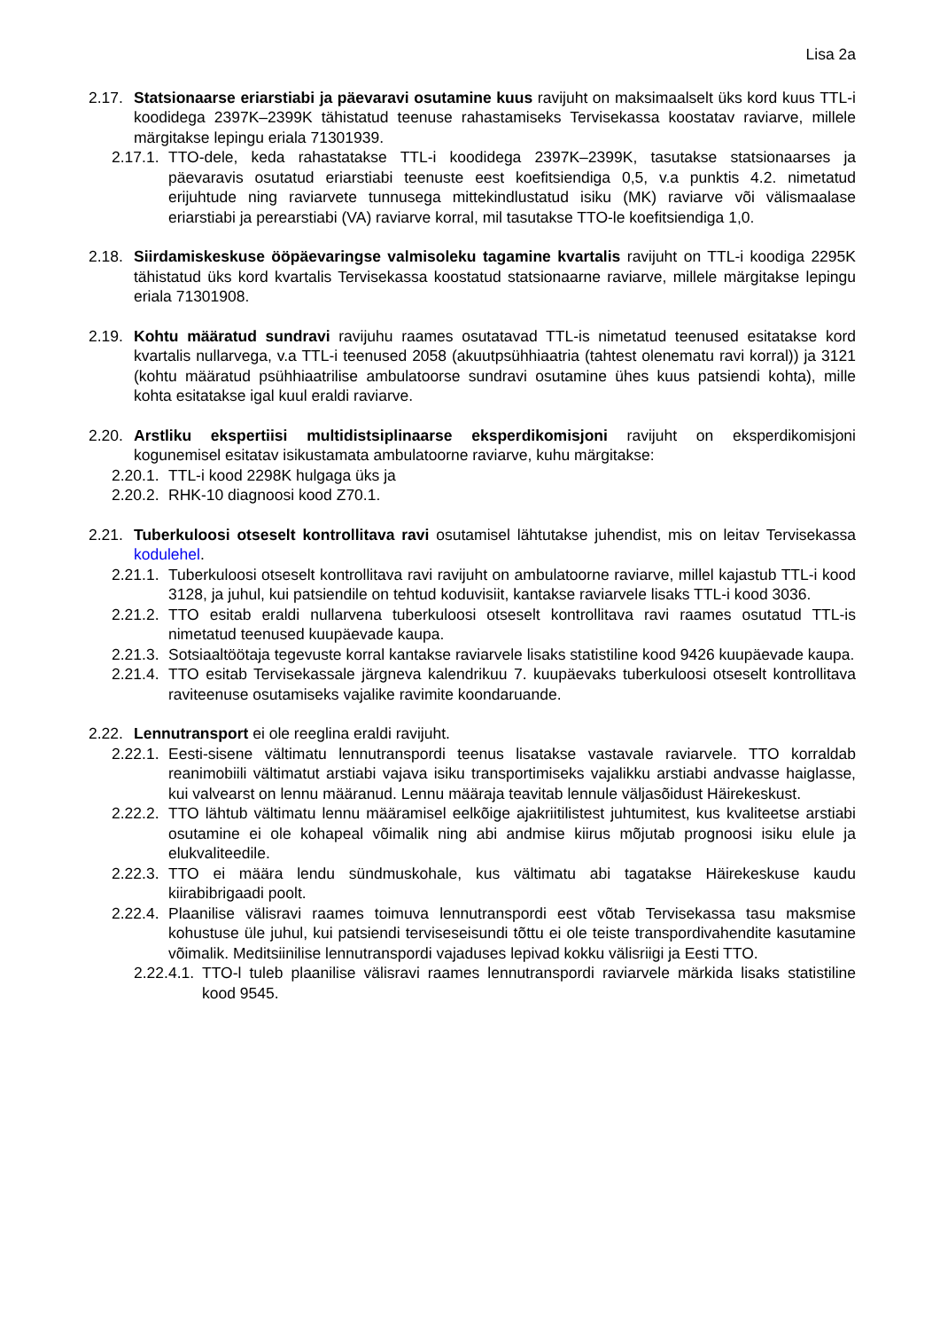Lisa 2a
2.17. Statsionaarse eriarstiabi ja päevaravi osutamine kuus ravijuht on maksimaalselt üks kord kuus TTL-i koodidega 2397K–2399K tähistatud teenuse rahastamiseks Tervisekassa koostatav raviarve, millele märgitakse lepingu eriala 71301939.
2.17.1. TTO-dele, keda rahastatakse TTL-i koodidega 2397K–2399K, tasutakse statsionaarses ja päevaravis osutatud eriarstiabi teenuste eest koefitsiendiga 0,5, v.a punktis 4.2. nimetatud erijuhtude ning raviarvete tunnusega mittekindlustatud isiku (MK) raviarve või välismaalase eriarstiabi ja perearstiabi (VA) raviarve korral, mil tasutakse TTO-le koefitsiendiga 1,0.
2.18. Siirdamiskeskuse ööpäevaringse valmisoleku tagamine kvartalis ravijuht on TTL-i koodiga 2295K tähistatud üks kord kvartalis Tervisekassa koostatud statsionaarne raviarve, millele märgitakse lepingu eriala 71301908.
2.19. Kohtu määratud sundravi ravijuhu raames osutatavad TTL-is nimetatud teenused esitatakse kord kvartalis nullarvega, v.a TTL-i teenused 2058 (akuutpsühhiaatria (tahtest olenematu ravi korral)) ja 3121 (kohtu määratud psühhiaatrilise ambulatoorse sundravi osutamine ühes kuus patsiendi kohta), mille kohta esitatakse igal kuul eraldi raviarve.
2.20. Arstliku ekspertiisi multidistsiplinaarse eksperdikomisjoni ravijuht on eksperdikomisjoni kogunemisel esitatav isikustamata ambulatoorne raviarve, kuhu märgitakse:
2.20.1. TTL-i kood 2298K hulgaga üks ja
2.20.2. RHK-10 diagnoosi kood Z70.1.
2.21. Tuberkuloosi otseselt kontrollitava ravi osutamisel lähtutakse juhendist, mis on leitav Tervisekassa kodulehel.
2.21.1. Tuberkuloosi otseselt kontrollitava ravi ravijuht on ambulatoorne raviarve, millel kajastub TTL-i kood 3128, ja juhul, kui patsiendile on tehtud koduvisiit, kantakse raviarvele lisaks TTL-i kood 3036.
2.21.2. TTO esitab eraldi nullarvena tuberkuloosi otseselt kontrollitava ravi raames osutatud TTL-is nimetatud teenused kuupäevade kaupa.
2.21.3. Sotsiaaltöötaja tegevuste korral kantakse raviarvele lisaks statistiline kood 9426 kuupäevade kaupa.
2.21.4. TTO esitab Tervisekassale järgneva kalendrikuu 7. kuupäevaks tuberkuloosi otseselt kontrollitava raviteenuse osutamiseks vajalike ravimite koondaruande.
2.22. Lennutransport ei ole reeglina eraldi ravijuht.
2.22.1. Eesti-sisene vältimatu lennutranspordi teenus lisatakse vastavale raviarvele. TTO korraldab reanimobiili vältimatut arstiabi vajava isiku transportimiseks vajalikku arstiabi andvasse haiglasse, kui valvearst on lennu määranud. Lennu määraja teavitab lennule väljasõidust Häirekeskust.
2.22.2. TTO lähtub vältimatu lennu määramisel eelkõige ajakriitilistest juhtumitest, kus kvaliteetse arstiabi osutamine ei ole kohapeal võimalik ning abi andmise kiirus mõjutab prognoosi isiku elule ja elukvaliteedile.
2.22.3. TTO ei määra lendu sündmuskohale, kus vältimatu abi tagatakse Häirekeskuse kaudu kiirabibrigaadi poolt.
2.22.4. Plaanilise välisravi raames toimuva lennutranspordi eest võtab Tervisekassa tasu maksmise kohustuse üle juhul, kui patsiendi terviseseisundi tõttu ei ole teiste transpordivahendite kasutamine võimalik. Meditsiinilise lennutranspordi vajaduses lepivad kokku välisriigi ja Eesti TTO.
2.22.4.1. TTO-l tuleb plaanilise välisravi raames lennutranspordi raviarvele märkida lisaks statistiline kood 9545.